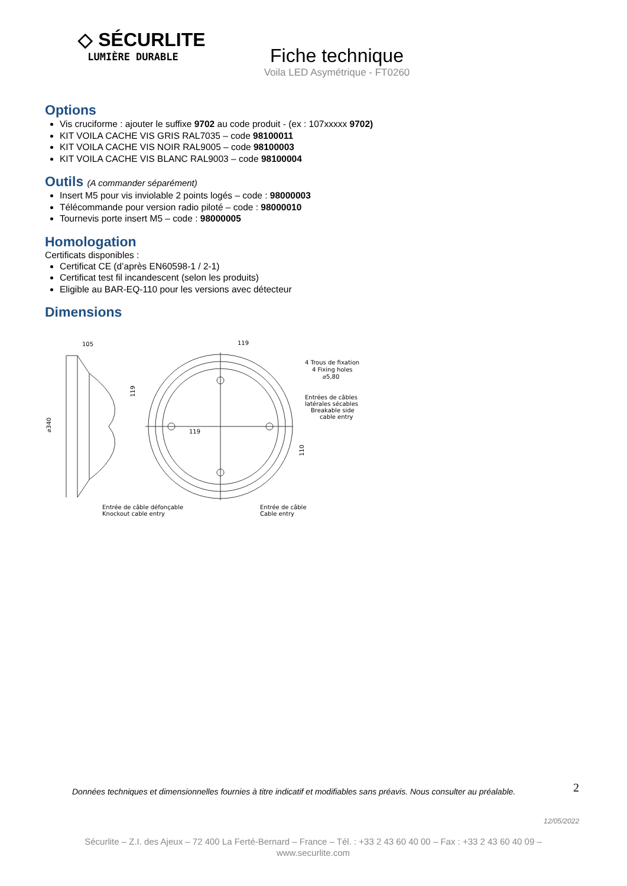◇ SÉCURLITE
LUMIÈRE DURABLE
Fiche technique
Voila LED Asymétrique - FT0260
Options
Vis cruciforme : ajouter le suffixe 9702 au code produit - (ex : 107xxxxx 9702)
KIT VOILA CACHE VIS GRIS RAL7035 – code 98100011
KIT VOILA CACHE VIS NOIR RAL9005 – code 98100003
KIT VOILA CACHE VIS BLANC RAL9003 – code 98100004
Outils (A commander séparément)
Insert M5 pour vis inviolable 2 points logés – code : 98000003
Télécommande pour version radio piloté – code : 98000010
Tournevis porte insert M5 – code : 98000005
Homologation
Certificats disponibles :
Certificat CE (d’après EN60598-1 / 2-1)
Certificat test fil incandescent (selon les produits)
Eligible au BAR-EQ-110 pour les versions avec détecteur
Dimensions
105
⌀340
119
119
119
110
4 Trous de fixation
4 Fixing holes
⌀5,80
Entrées de câbles
latérales sécables
Breakable side
cable entry
Entrée de câble défonçable
Knockout cable entry
Entrée de câble
Cable entry
2
Données techniques et dimensionnelles fournies à titre indicatif et modifiables sans préavis. Nous consulter au préalable.
12/05/2022
Sécurlite – Z.I. des Ajeux – 72 400 La Ferté-Bernard – France – Tél. : +33 2 43 60 40 00 – Fax : +33 2 43 60 40 09 –
www.securlite.com